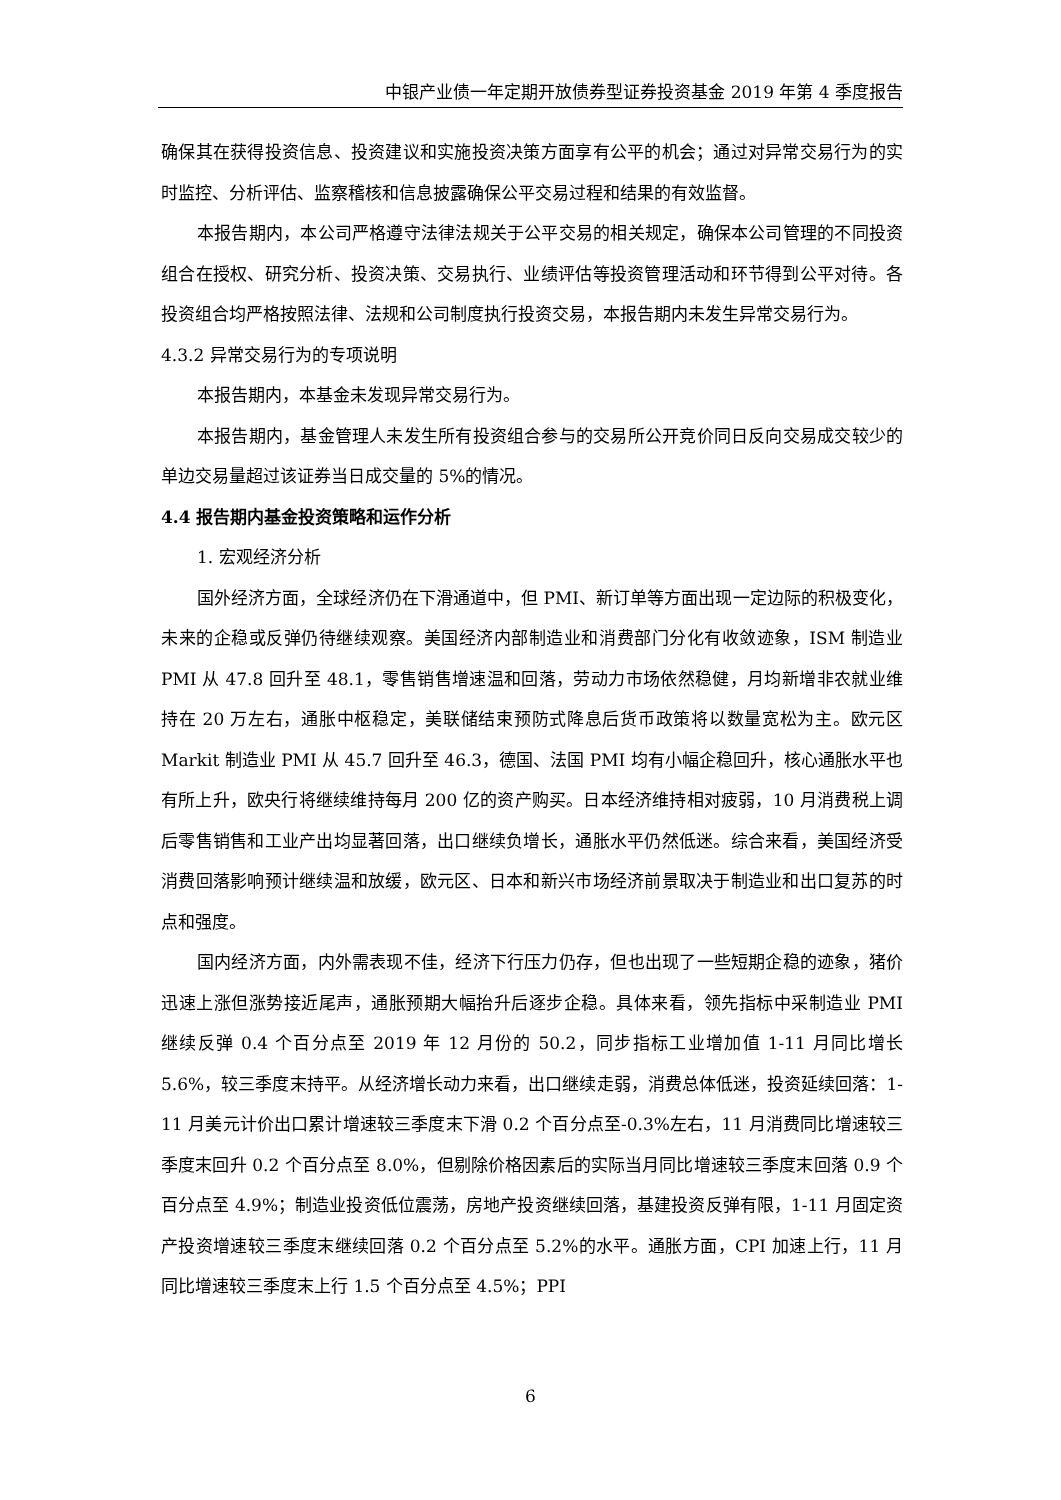中银产业债一年定期开放债券型证券投资基金 2019 年第 4 季度报告
确保其在获得投资信息、投资建议和实施投资决策方面享有公平的机会；通过对异常交易行为的实时监控、分析评估、监察稽核和信息披露确保公平交易过程和结果的有效监督。
本报告期内，本公司严格遵守法律法规关于公平交易的相关规定，确保本公司管理的不同投资组合在授权、研究分析、投资决策、交易执行、业绩评估等投资管理活动和环节得到公平对待。各投资组合均严格按照法律、法规和公司制度执行投资交易，本报告期内未发生异常交易行为。
4.3.2 异常交易行为的专项说明
本报告期内，本基金未发现异常交易行为。
本报告期内，基金管理人未发生所有投资组合参与的交易所公开竞价同日反向交易成交较少的单边交易量超过该证券当日成交量的 5%的情况。
4.4 报告期内基金投资策略和运作分析
1. 宏观经济分析
国外经济方面，全球经济仍在下滑通道中，但 PMI、新订单等方面出现一定边际的积极变化，未来的企稳或反弹仍待继续观察。美国经济内部制造业和消费部门分化有收敛迹象，ISM 制造业 PMI 从 47.8 回升至 48.1，零售销售增速温和回落，劳动力市场依然稳健，月均新增非农就业维持在 20 万左右，通胀中枢稳定，美联储结束预防式降息后货币政策将以数量宽松为主。欧元区 Markit 制造业 PMI 从 45.7 回升至 46.3，德国、法国 PMI 均有小幅企稳回升，核心通胀水平也有所上升，欧央行将继续维持每月 200 亿的资产购买。日本经济维持相对疲弱，10 月消费税上调后零售销售和工业产出均显著回落，出口继续负增长，通胀水平仍然低迷。综合来看，美国经济受消费回落影响预计继续温和放缓，欧元区、日本和新兴市场经济前景取决于制造业和出口复苏的时点和强度。
国内经济方面，内外需表现不佳，经济下行压力仍存，但也出现了一些短期企稳的迹象，猪价迅速上涨但涨势接近尾声，通胀预期大幅抬升后逐步企稳。具体来看，领先指标中采制造业 PMI 继续反弹 0.4 个百分点至 2019 年 12 月份的 50.2，同步指标工业增加值 1-11 月同比增长 5.6%，较三季度末持平。从经济增长动力来看，出口继续走弱，消费总体低迷，投资延续回落：1-11 月美元计价出口累计增速较三季度末下滑 0.2 个百分点至-0.3%左右，11 月消费同比增速较三季度末回升 0.2 个百分点至 8.0%，但剔除价格因素后的实际当月同比增速较三季度末回落 0.9 个百分点至 4.9%；制造业投资低位震荡，房地产投资继续回落，基建投资反弹有限，1-11 月固定资产投资增速较三季度末继续回落 0.2 个百分点至 5.2%的水平。通胀方面，CPI 加速上行，11 月同比增速较三季度末上行 1.5 个百分点至 4.5%；PPI
6